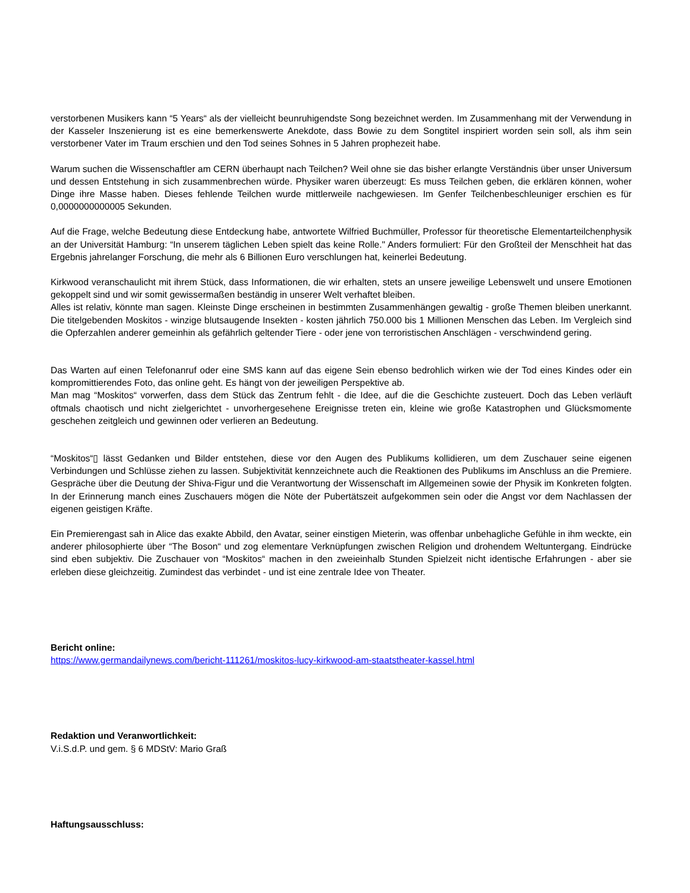verstorbenen Musikers kann “5 Years“ als der vielleicht beunruhigendste Song bezeichnet werden. Im Zusammenhang mit der Verwendung in der Kasseler Inszenierung ist es eine bemerkenswerte Anekdote, dass Bowie zu dem Songtitel inspiriert worden sein soll, als ihm sein verstorbener Vater im Traum erschien und den Tod seines Sohnes in 5 Jahren prophezeit habe.
Warum suchen die Wissenschaftler am CERN überhaupt nach Teilchen? Weil ohne sie das bisher erlangte Verständnis über unser Universum und dessen Entstehung in sich zusammenbrechen würde. Physiker waren überzeugt: Es muss Teilchen geben, die erklären können, woher Dinge ihre Masse haben. Dieses fehlende Teilchen wurde mittlerweile nachgewiesen. Im Genfer Teilchenbeschleuniger erschien es für 0,0000000000005 Sekunden.
Auf die Frage, welche Bedeutung diese Entdeckung habe, antwortete Wilfried Buchmüller, Professor für theoretische Elementarteilchenphysik an der Universität Hamburg: “In unserem täglichen Leben spielt das keine Rolle." Anders formuliert: Für den Großteil der Menschheit hat das Ergebnis jahrelanger Forschung, die mehr als 6 Billionen Euro verschlungen hat, keinerlei Bedeutung.
Kirkwood veranschaulicht mit ihrem Stück, dass Informationen, die wir erhalten, stets an unsere jeweilige Lebenswelt und unsere Emotionen gekoppelt sind und wir somit gewissermaßen beständig in unserer Welt verhaftet bleiben.
Alles ist relativ, könnte man sagen. Kleinste Dinge erscheinen in bestimmten Zusammenhängen gewaltig - große Themen bleiben unerkannt. Die titelgebenden Moskitos - winzige blutsaugende Insekten - kosten jährlich 750.000 bis 1 Millionen Menschen das Leben. Im Vergleich sind die Opferzahlen anderer gemeinhin als gefährlich geltender Tiere - oder jene von terroristischen Anschlägen - verschwindend gering.
Das Warten auf einen Telefonanruf oder eine SMS kann auf das eigene Sein ebenso bedrohlich wirken wie der Tod eines Kindes oder ein kompromittierendes Foto, das online geht. Es hängt von der jeweiligen Perspektive ab.
Man mag “Moskitos“ vorwerfen, dass dem Stück das Zentrum fehlt - die Idee, auf die die Geschichte zusteuert. Doch das Leben verläuft oftmals chaotisch und nicht zielgerichtet - unvorhergesehene Ereignisse treten ein, kleine wie große Katastrophen und Glücksmomente geschehen zeitgleich und gewinnen oder verlieren an Bedeutung.
“Moskitos“▯ lässt Gedanken und Bilder entstehen, diese vor den Augen des Publikums kollidieren, um dem Zuschauer seine eigenen Verbindungen und Schlüsse ziehen zu lassen. Subjektivität kennzeichnete auch die Reaktionen des Publikums im Anschluss an die Premiere. Gespräche über die Deutung der Shiva-Figur und die Verantwortung der Wissenschaft im Allgemeinen sowie der Physik im Konkreten folgten. In der Erinnerung manch eines Zuschauers mögen die Nöte der Pubertätszeit aufgekommen sein oder die Angst vor dem Nachlassen der eigenen geistigen Kräfte.
Ein Premierengast sah in Alice das exakte Abbild, den Avatar, seiner einstigen Mieterin, was offenbar unbehagliche Gefühle in ihm weckte, ein anderer philosophierte über “The Boson“ und zog elementare Verknüpfungen zwischen Religion und drohendem Weltuntergang. Eindrücke sind eben subjektiv. Die Zuschauer von “Moskitos“ machen in den zweieinhalb Stunden Spielzeit nicht identische Erfahrungen - aber sie erleben diese gleichzeitig. Zumindest das verbindet - und ist eine zentrale Idee von Theater.
Bericht online:
https://www.germandailynews.com/bericht-111261/moskitos-lucy-kirkwood-am-staatstheater-kassel.html
Redaktion und Veranwortlichkeit:
V.i.S.d.P. und gem. § 6 MDStV: Mario Graß
Haftungsausschluss: